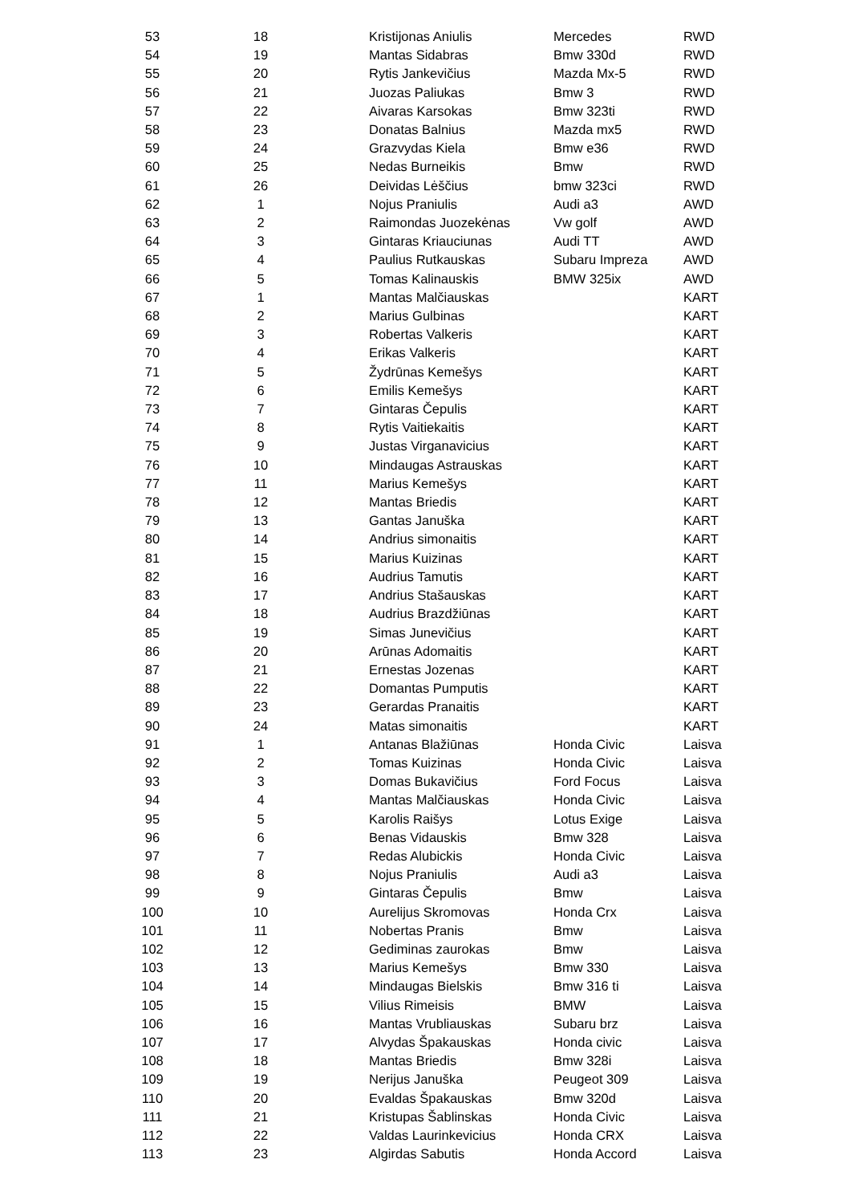| 53 | 18 | Kristijonas Aniulis | Mercedes | RWD |
| 54 | 19 | Mantas Sidabras | Bmw 330d | RWD |
| 55 | 20 | Rytis Jankevičius | Mazda Mx-5 | RWD |
| 56 | 21 | Juozas Paliukas | Bmw 3 | RWD |
| 57 | 22 | Aivaras Karsokas | Bmw 323ti | RWD |
| 58 | 23 | Donatas Balnius | Mazda mx5 | RWD |
| 59 | 24 | Grazvydas Kiela | Bmw e36 | RWD |
| 60 | 25 | Nedas Burneikis | Bmw | RWD |
| 61 | 26 | Deividas Lėščius | bmw 323ci | RWD |
| 62 | 1 | Nojus Praniulis | Audi a3 | AWD |
| 63 | 2 | Raimondas Juozekėnas | Vw golf | AWD |
| 64 | 3 | Gintaras Kriauciunas | Audi TT | AWD |
| 65 | 4 | Paulius Rutkauskas | Subaru Impreza | AWD |
| 66 | 5 | Tomas Kalinauskis | BMW 325ix | AWD |
| 67 | 1 | Mantas Malčiauskas | | KART |
| 68 | 2 | Marius Gulbinas | | KART |
| 69 | 3 | Robertas Valkeris | | KART |
| 70 | 4 | Erikas Valkeris | | KART |
| 71 | 5 | Žydrūnas Kemešys | | KART |
| 72 | 6 | Emilis Kemešys | | KART |
| 73 | 7 | Gintaras Čepulis | | KART |
| 74 | 8 | Rytis Vaitiekaitis | | KART |
| 75 | 9 | Justas Virganavicius | | KART |
| 76 | 10 | Mindaugas Astrauskas | | KART |
| 77 | 11 | Marius Kemešys | | KART |
| 78 | 12 | Mantas Briedis | | KART |
| 79 | 13 | Gantas Januška | | KART |
| 80 | 14 | Andrius simonaitis | | KART |
| 81 | 15 | Marius Kuizinas | | KART |
| 82 | 16 | Audrius Tamutis | | KART |
| 83 | 17 | Andrius Stašauskas | | KART |
| 84 | 18 | Audrius Brazdžiūnas | | KART |
| 85 | 19 | Simas Junevičius | | KART |
| 86 | 20 | Arūnas Adomaitis | | KART |
| 87 | 21 | Ernestas Jozenas | | KART |
| 88 | 22 | Domantas Pumputis | | KART |
| 89 | 23 | Gerardas Pranaitis | | KART |
| 90 | 24 | Matas simonaitis | | KART |
| 91 | 1 | Antanas Blažiūnas | Honda Civic | Laisva |
| 92 | 2 | Tomas Kuizinas | Honda Civic | Laisva |
| 93 | 3 | Domas Bukavičius | Ford Focus | Laisva |
| 94 | 4 | Mantas Malčiauskas | Honda Civic | Laisva |
| 95 | 5 | Karolis Raišys | Lotus Exige | Laisva |
| 96 | 6 | Benas Vidauskis | Bmw 328 | Laisva |
| 97 | 7 | Redas Alubickis | Honda Civic | Laisva |
| 98 | 8 | Nojus Praniulis | Audi a3 | Laisva |
| 99 | 9 | Gintaras Čepulis | Bmw | Laisva |
| 100 | 10 | Aurelijus Skromovas | Honda Crx | Laisva |
| 101 | 11 | Nobertas Pranis | Bmw | Laisva |
| 102 | 12 | Gediminas zaurokas | Bmw | Laisva |
| 103 | 13 | Marius Kemešys | Bmw 330 | Laisva |
| 104 | 14 | Mindaugas Bielskis | Bmw 316 ti | Laisva |
| 105 | 15 | Vilius Rimeisis | BMW | Laisva |
| 106 | 16 | Mantas Vrubliauskas | Subaru brz | Laisva |
| 107 | 17 | Alvydas Špakauskas | Honda civic | Laisva |
| 108 | 18 | Mantas Briedis | Bmw 328i | Laisva |
| 109 | 19 | Nerijus Januška | Peugeot 309 | Laisva |
| 110 | 20 | Evaldas Špakauskas | Bmw 320d | Laisva |
| 111 | 21 | Kristupas Šablinskas | Honda Civic | Laisva |
| 112 | 22 | Valdas Laurinkevicius | Honda CRX | Laisva |
| 113 | 23 | Algirdas Sabutis | Honda Accord | Laisva |